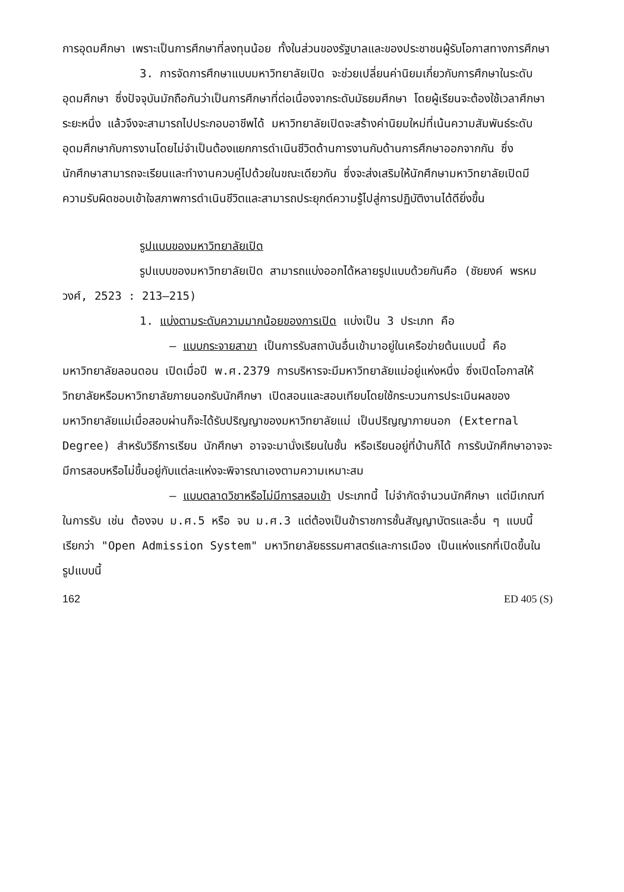การอุดมศึกษา เพราะเป็นการศึกษาที่ลงทุนน้อย ทั้งในส่วนของรัฐบาลและของประชาชนผู้รับโอกาสทางการศึกษา
3. การจัดการศึกษาแบบมหาวิทยาลัยเปิด จะช่วยเปลี่ยนค่านิยมเกี่ยวกับการศึกษาในระดับอุดมศึกษา ซึ่งปัจจุบันมักถือกันว่าเป็นการศึกษาที่ต่อเนื่องจากระดับมัธยมศึกษา โดยผู้เรียนจะต้องใช้เวลาศึกษาระยะหนึ่ง แล้วจึงจะสามารถไปประกอบอาชีพได้ มหาวิทยาลัยเปิดจะสร้างค่านิยมใหม่ที่เน้นความสัมพันธ์ระดับอุดมศึกษากับการงานโดยไม่จำเป็นต้องแยกการดำเนินชีวิตด้านการงานกับด้านการศึกษาออกจากกัน ซึ่งนักศึกษาสามารถจะเรียนและทำงานควบคู่ไปด้วยในขณะเดียวกัน ซึ่งจะส่งเสริมให้นักศึกษามหาวิทยาลัยเปิดมีความรับผิดชอบเข้าใจสภาพการดำเนินชีวิตและสามารถประยุกต์ความรู้ไปสู่การปฏิบัติงานได้ดียิ่งขึ้น
รูปแบบของมหาวิทยาลัยเปิด
รูปแบบของมหาวิทยาลัยเปิด สามารถแบ่งออกได้หลายรูปแบบด้วยกันคือ (ชัยยงค์ พรหมวงศ์, 2523 : 213–215)
1. แบ่งตามระดับความมากน้อยของการเปิด แบ่งเป็น 3 ประเภท คือ
– แบบกระจายสาขา เป็นการรับสถาบันอื่นเข้ามาอยู่ในเครือข่ายต้นแบบนี้ คือ มหาวิทยาลัยลอนดอน เปิดเมื่อปี พ.ศ.2379 การบริหารจะมีมหาวิทยาลัยแม่อยู่แห่งหนึ่ง ซึ่งเปิดโอกาสให้วิทยาลัยหรือมหาวิทยาลัยภายนอกรับนักศึกษา เปิดสอนและสอบเทียบโดยใช้กระบวนการประเมินผลของมหาวิทยาลัยแม่เมื่อสอบผ่านก็จะได้รับปริญญาของมหาวิทยาลัยแม่ เป็นปริญญาภายนอก (External Degree) สำหรับวิธีการเรียน นักศึกษา อาจจะมานั่งเรียนในชั้น หรือเรียนอยู่ที่บ้านก็ได้ การรับนักศึกษาอาจจะมีการสอบหรือไม่ขึ้นอยู่กับแต่ละแห่งจะพิจารณาเองตามความเหมาะสม
– แบบตลาดวิชาหรือไม่มีการสอบเข้า ประเภทนี้ ไม่จำกัดจำนวนนักศึกษา แต่มีเกณฑ์ในการรับ เช่น ต้องจบ ม.ศ.5 หรือ จบ ม.ศ.3 แต่ต้องเป็นข้าราชการชั้นสัญญาบัตรและอื่น ๆ แบบนี้เรียกว่า "Open Admission System" มหาวิทยาลัยธรรมศาสตร์และการเมือง เป็นแห่งแรกที่เปิดขึ้นในรูปแบบนี้
162 ED 405 (S)